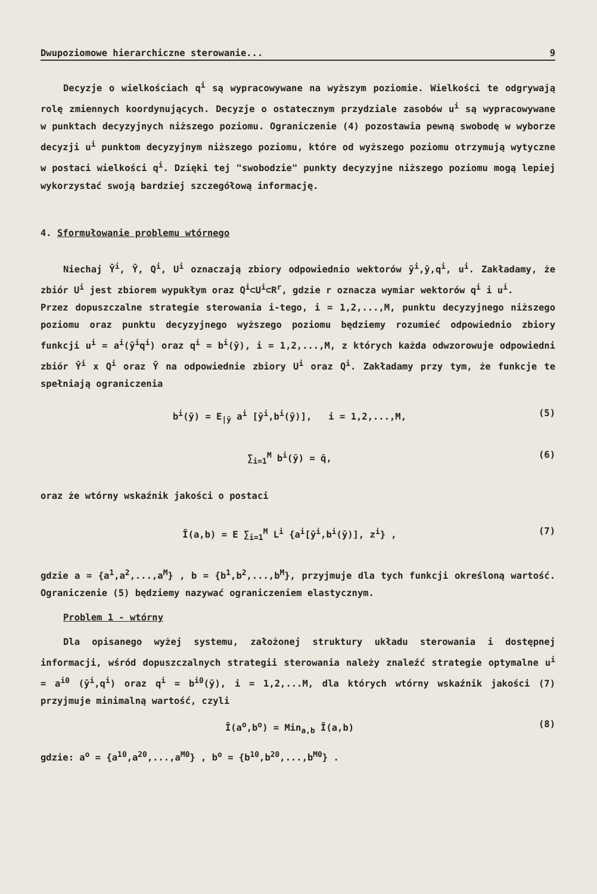Dwupoziomowe hierarchiczne sterowanie... 9
Decyzje o wielkościach q<sup>i</sup> są wypracowywane na wyższym poziomie. Wielkości te odgrywają rolę zmiennych koordynujących. Decyzje o ostatecznym przydziale zasobów u<sup>i</sup> są wypracowywane w punktach decyzyjnych niższego poziomu. Ograniczenie (4) pozostawia pewną swobodę w wyborze decyzji u<sup>i</sup> punktom decyzyjnym niższego poziomu, które od wyższego poziomu otrzymują wytyczne w postaci wielkości q<sup>i</sup>. Dzięki tej "swobodzie" punkty decyzyjne niższego poziomu mogą lepiej wykorzystać swoją bardziej szczegółową informację.
4. Sformułowanie problemu wtórnego
Niechaj Ȳ<sup>i</sup>, Ȳ, Q<sup>i</sup>, U<sup>i</sup> oznaczają zbiory odpowiednio wektorów ȳ<sup>i</sup>,ȳ,q<sup>i</sup>, u<sup>i</sup>. Zakładamy, że zbiór U<sup>i</sup> jest zbiorem wypukłym oraz Q<sup>i</sup>⊂U<sup>i</sup>⊂R<sup>r</sup>, gdzie r oznacza wymiar wektorów q<sup>i</sup> i u<sup>i</sup>.
Przez dopuszczalne strategie sterowania i-tego, i = 1,2,...,M, punktu decyzyjnego niższego poziomu oraz punktu decyzyjnego wyższego poziomu będziemy rozumieć odpowiednio zbiory funkcji u<sup>i</sup> = a<sup>i</sup>(ȳ<sup>i</sup>q<sup>i</sup>) oraz q<sup>i</sup> = b<sup>i</sup>(ȳ), i = 1,2,...,M, z których każda odwzorowuje odpowiedni zbiór Ȳ<sup>i</sup> x Q<sup>i</sup> oraz Ȳ na odpowiednie zbiory U<sup>i</sup> oraz Q<sup>i</sup>. Zakładamy przy tym, że funkcje te spełniają ograniczenia
b<sup>i</sup>(ȳ) = E<sub>|ȳ</sub> a<sup>i</sup> [ȳ<sup>i</sup>,b<sup>i</sup>(ȳ)], i = 1,2,...,M, (5)
∑<sub>i=1</sub><sup>M</sup> b<sup>i</sup>(ȳ) = q̄, (6)
oraz że wtórny wskaźnik jakości o postaci
Ī(a,b) = E ∑<sub>i=1</sub><sup>M</sup> L<sup>i</sup> {a<sup>i</sup>[ȳ<sup>i</sup>,b<sup>i</sup>(ȳ)], z<sup>i</sup>} , (7)
gdzie a = {a<sup>1</sup>,a<sup>2</sup>,...,a<sup>M</sup>} , b = {b<sup>1</sup>,b<sup>2</sup>,...,b<sup>M</sup>}, przyjmuje dla tych funkcji określoną wartość. Ograniczenie (5) będziemy nazywać ograniczeniem elastycznym.
Problem 1 - wtórny
Dla opisanego wyżej systemu, założonej struktury układu sterowania i dostępnej informacji, wśród dopuszczalnych strategii sterowania należy znaleźć strategie optymalne u<sup>i</sup> = a<sup>i0</sup> (ȳ<sup>i</sup>,q<sup>i</sup>) oraz q<sup>i</sup> = b<sup>i0</sup>(ȳ), i = 1,2,...M, dla których wtórny wskaźnik jakości (7) przyjmuje minimalną wartość, czyli
Ī(a<sup>o</sup>,b<sup>o</sup>) = Min<sub>a,b</sub> Ī(a,b) (8)
gdzie: a<sup>o</sup> = {a<sup>10</sup>,a<sup>20</sup>,...,a<sup>M0</sup>} , b<sup>o</sup> = {b<sup>10</sup>,b<sup>20</sup>,...,b<sup>M0</sup>} .